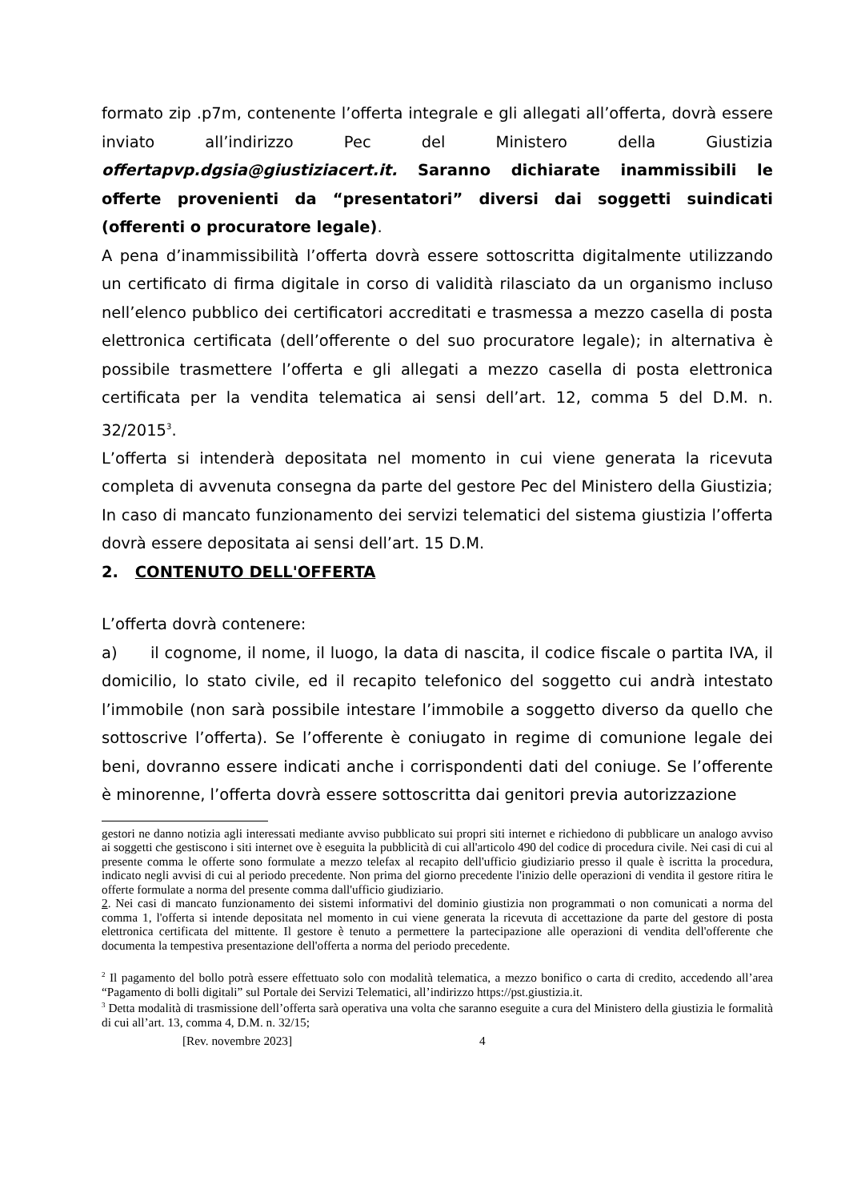formato zip .p7m, contenente l’offerta integrale e gli allegati all’offerta, dovrà essere inviato all’indirizzo Pec del Ministero della Giustizia offertapvp.dgsia@giustiziacert.it. Saranno dichiarate inammissibili le offerte provenienti da “presentatori” diversi dai soggetti suindicati (offerenti o procuratore legale).
A pena d’inammissibilità l’offerta dovrà essere sottoscritta digitalmente utilizzando un certificato di firma digitale in corso di validità rilasciato da un organismo incluso nell’elenco pubblico dei certificatori accreditati e trasmessa a mezzo casella di posta elettronica certificata (dell’offerente o del suo procuratore legale); in alternativa è possibile trasmettere l’offerta e gli allegati a mezzo casella di posta elettronica certificata per la vendita telematica ai sensi dell’art. 12, comma 5 del D.M. n. 32/2015<sup>3</sup>.
L’offerta si intenderà depositata nel momento in cui viene generata la ricevuta completa di avvenuta consegna da parte del gestore Pec del Ministero della Giustizia;
In caso di mancato funzionamento dei servizi telematici del sistema giustizia l’offerta dovrà essere depositata ai sensi dell’art. 15 D.M.
2. CONTENUTO DELL'OFFERTA
L’offerta dovrà contenere:
a) il cognome, il nome, il luogo, la data di nascita, il codice fiscale o partita IVA, il domicilio, lo stato civile, ed il recapito telefonico del soggetto cui andrà intestato l’immobile (non sarà possibile intestare l’immobile a soggetto diverso da quello che sottoscrive l’offerta). Se l’offerente è coniugato in regime di comunione legale dei beni, dovranno essere indicati anche i corrispondenti dati del coniuge. Se l’offerente è minorenne, l’offerta dovrà essere sottoscritta dai genitori previa autorizzazione
gestori ne danno notizia agli interessati mediante avviso pubblicato sui propri siti internet e richiedono di pubblicare un analogo avviso ai soggetti che gestiscono i siti internet ove è eseguita la pubblicità di cui all'articolo 490 del codice di procedura civile. Nei casi di cui al presente comma le offerte sono formulate a mezzo telefax al recapito dell'ufficio giudiziario presso il quale è iscritta la procedura, indicato negli avvisi di cui al periodo precedente. Non prima del giorno precedente l'inizio delle operazioni di vendita il gestore ritira le offerte formulate a norma del presente comma dall'ufficio giudiziario.
2. Nei casi di mancato funzionamento dei sistemi informativi del dominio giustizia non programmati o non comunicati a norma del comma 1, l'offerta si intende depositata nel momento in cui viene generata la ricevuta di accettazione da parte del gestore di posta elettronica certificata del mittente. Il gestore è tenuto a permettere la partecipazione alle operazioni di vendita dell'offerente che documenta la tempestiva presentazione dell'offerta a norma del periodo precedente.
<sup>2</sup> Il pagamento del bollo potrà essere effettuato solo con modalità telematica, a mezzo bonifico o carta di credito, accedendo all’area “Pagamento di bolli digitali” sul Portale dei Servizi Telematici, all’indirizzo https://pst.giustizia.it.
<sup>3</sup> Detta modalità di trasmissione dell’offerta sarà operativa una volta che saranno eseguite a cura del Ministero della giustizia le formalità di cui all’art. 13, comma 4, D.M. n. 32/15;
[Rev. novembre 2023] 4